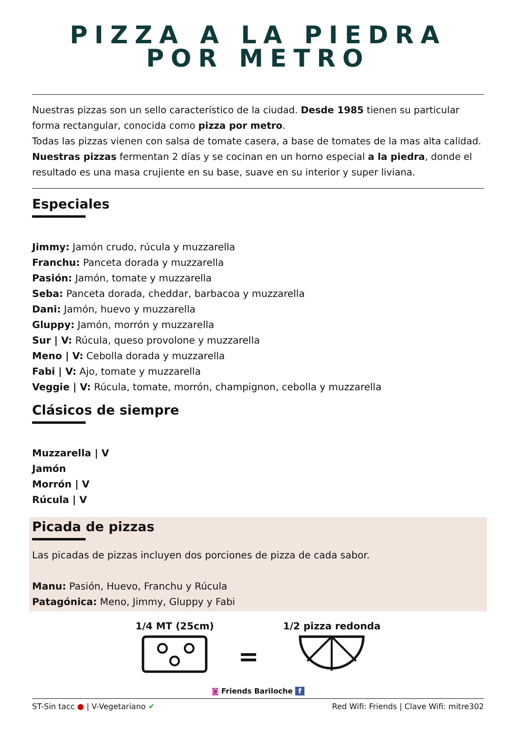PIZZA A LA PIEDRA
POR METRO
Nuestras pizzas son un sello característico de la ciudad. Desde 1985 tienen su particular forma rectangular, conocida como pizza por metro.
Todas las pizzas vienen con salsa de tomate casera, a base de tomates de la mas alta calidad.
Nuestras pizzas fermentan 2 días y se cocinan en un horno especial a la piedra, donde el resultado es una masa crujiente en su base, suave en su interior y super liviana.
Especiales
Jimmy: Jamón crudo, rúcula y muzzarella
Franchu: Panceta dorada y muzzarella
Pasión: Jamón, tomate y muzzarella
Seba: Panceta dorada, cheddar, barbacoa y muzzarella
Dani: Jamón, huevo y muzzarella
Gluppy: Jamón, morrón y muzzarella
Sur | V: Rúcula, queso provolone y muzzarella
Meno | V: Cebolla dorada y muzzarella
Fabi | V: Ajo, tomate y muzzarella
Veggie | V: Rúcula, tomate, morrón, champignon, cebolla y muzzarella
Clásicos de siempre
Muzzarella | V
Jamón
Morrón | V
Rúcula | V
Picada de pizzas
Las picadas de pizzas incluyen dos porciones de pizza de cada sabor.
Manu: Pasión, Huevo, Franchu y Rúcula
Patagónica: Meno, Jimmy, Gluppy y Fabi
1/4 MT (25cm)
=
1/2 pizza redonda
◙ Friends Bariloche f
ST-Sin tacc ● | V-Vegetariano ✔ Red Wifi: Friends | Clave Wifi: mitre302